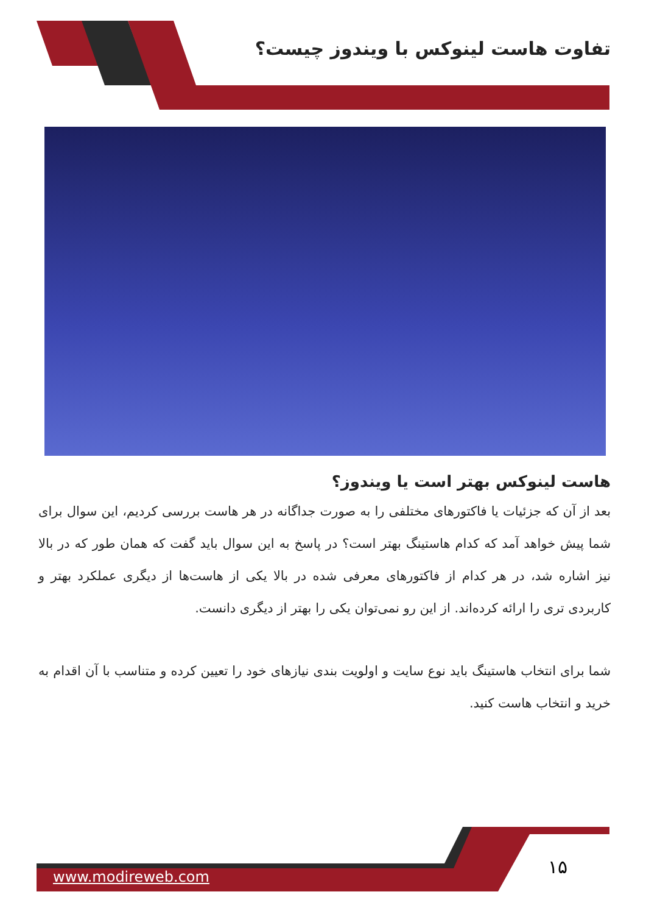تفاوت هاست لینوکس با ویندوز چیست؟
هاست لینوکس بهتر است یا ویندوز؟
بعد از آن که جزئیات یا فاکتورهای مختلفی را به صورت جداگانه در هر هاست بررسی کردیم، این سوال برای شما پیش خواهد آمد که کدام هاستینگ بهتر است؟ در پاسخ به این سوال باید گفت که همان طور که در بالا نیز اشاره شد، در هر کدام از فاکتورهای معرفی شده در بالا یکی از هاست‌ها از دیگری عملکرد بهتر و کاربردی تری را ارائه کرده‌اند. از این رو نمی‌توان یکی را بهتر از دیگری دانست.
شما برای انتخاب هاستینگ باید نوع سایت و اولویت بندی نیازهای خود را تعیین کرده و متناسب با آن اقدام به خرید و انتخاب هاست کنید.
۱۵
www.modireweb.com